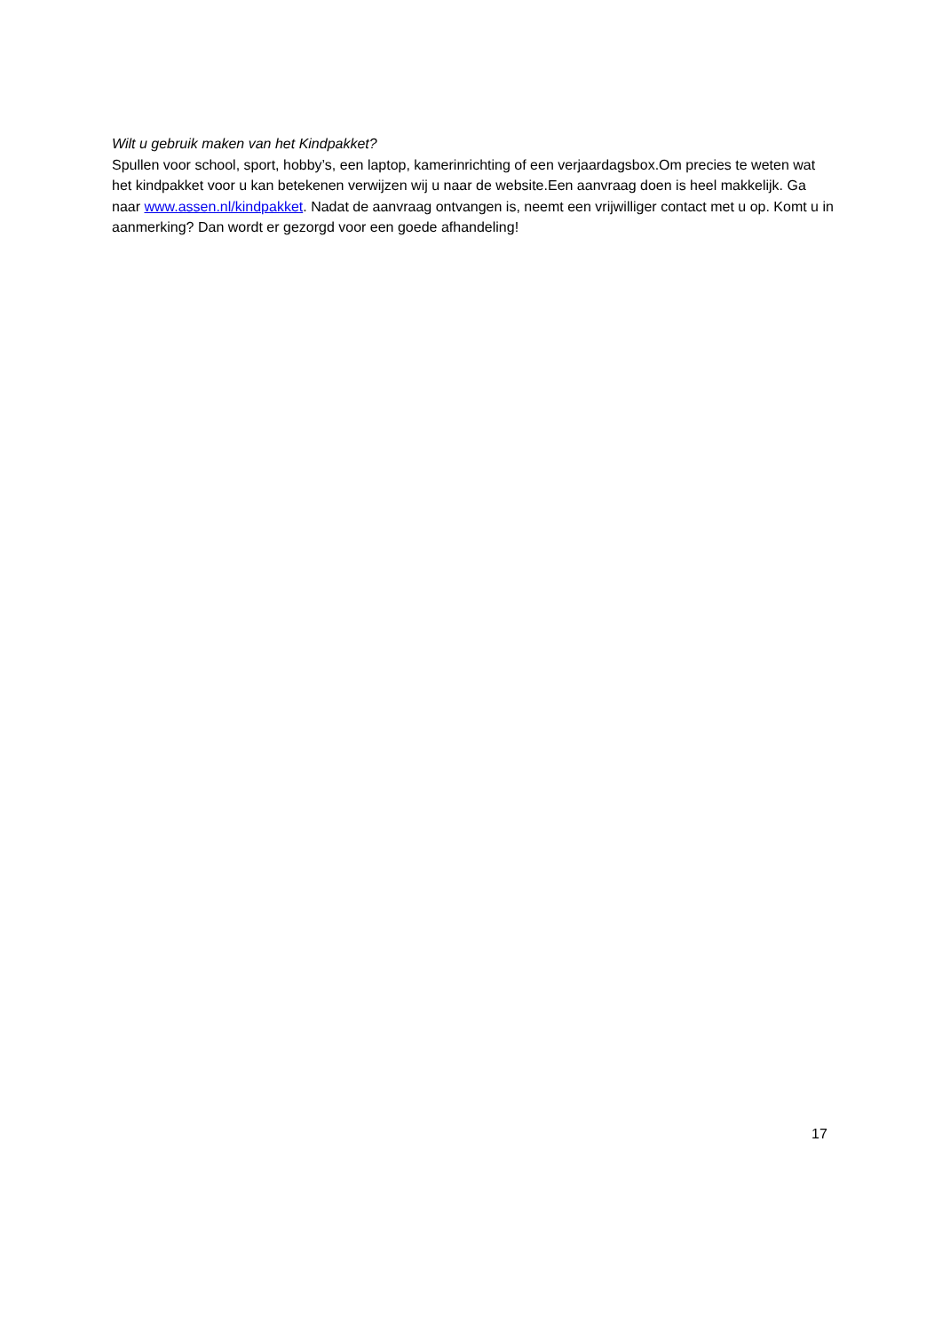Wilt u gebruik maken van het Kindpakket?
Spullen voor school, sport, hobby’s, een laptop, kamerinrichting of een verjaardagsbox.Om precies te weten wat het kindpakket voor u kan betekenen verwijzen wij u naar de website.Een aanvraag doen is heel makkelijk. Ga naar www.assen.nl/kindpakket. Nadat de aanvraag ontvangen is, neemt een vrijwilliger contact met u op. Komt u in aanmerking? Dan wordt er gezorgd voor een goede afhandeling!
17